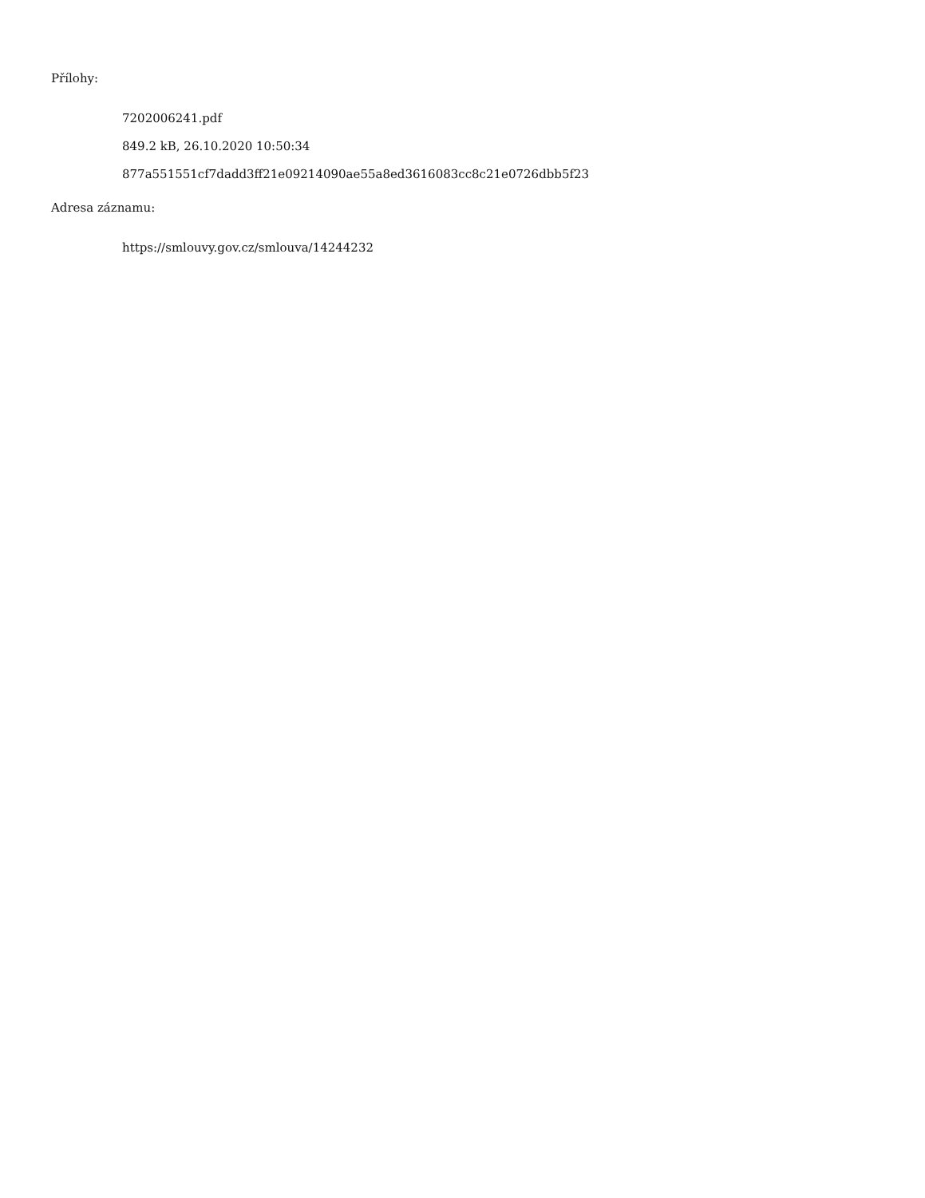Přílohy:
7202006241.pdf
849.2 kB, 26.10.2020 10:50:34
877a551551cf7dadd3ff21e09214090ae55a8ed3616083cc8c21e0726dbb5f23
Adresa záznamu:
https://smlouvy.gov.cz/smlouva/14244232